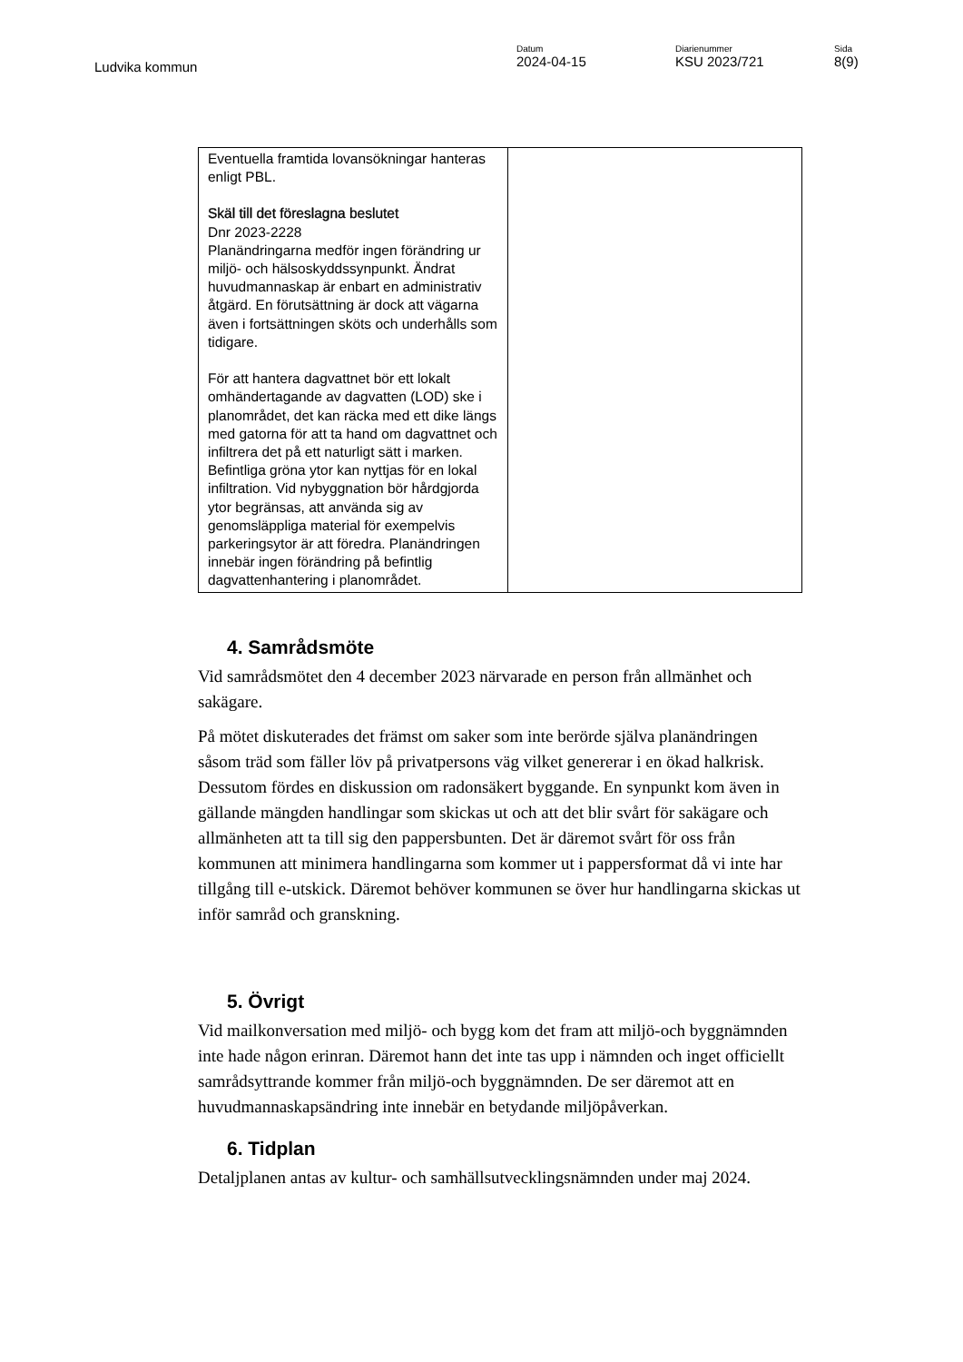Ludvika kommun
Datum
2024-04-15
Diarienummer
KSU 2023/721
Sida
8(9)
| Eventuella framtida lovansökningar hanteras enligt PBL. Skäl till det föreslagna beslutet Dnr 2023-2228 Planändringarna medför ingen förändring ur miljö- och hälsoskyddssynpunkt. Ändrat huvudmannaskap är enbart en administrativ åtgärd. En förutsättning är dock att vägarna även i fortsättningen sköts och underhålls som tidigare. För att hantera dagvattnet bör ett lokalt omhändertagande av dagvatten (LOD) ske i planområdet, det kan räcka med ett dike längs med gatorna för att ta hand om dagvattnet och infiltrera det på ett naturligt sätt i marken. Befintliga gröna ytor kan nyttjas för en lokal infiltration. Vid nybyggnation bör hårdgjorda ytor begränsas, att använda sig av genomsläppliga material för exempelvis parkeringsytor är att föredra. Planändringen innebär ingen förändring på befintlig dagvattenhantering i planområdet. | |
4. Samrådsmöte
Vid samrådsmötet den 4 december 2023 närvarade en person från allmänhet och sakägare.
På mötet diskuterades det främst om saker som inte berörde själva planändringen såsom träd som fäller löv på privatpersons väg vilket genererar i en ökad halkrisk. Dessutom fördes en diskussion om radonsäkert byggande. En synpunkt kom även in gällande mängden handlingar som skickas ut och att det blir svårt för sakägare och allmänheten att ta till sig den pappersbunten. Det är däremot svårt för oss från kommunen att minimera handlingarna som kommer ut i pappersformat då vi inte har tillgång till e-utskick. Däremot behöver kommunen se över hur handlingarna skickas ut inför samråd och granskning.
5. Övrigt
Vid mailkonversation med miljö- och bygg kom det fram att miljö-och byggnämnden inte hade någon erinran. Däremot hann det inte tas upp i nämnden och inget officiellt samrådsyttrande kommer från miljö-och byggnämnden. De ser däremot att en huvudmannaskapsändring inte innebär en betydande miljöpåverkan.
6. Tidplan
Detaljplanen antas av kultur- och samhällsutvecklingsnämnden under maj 2024.